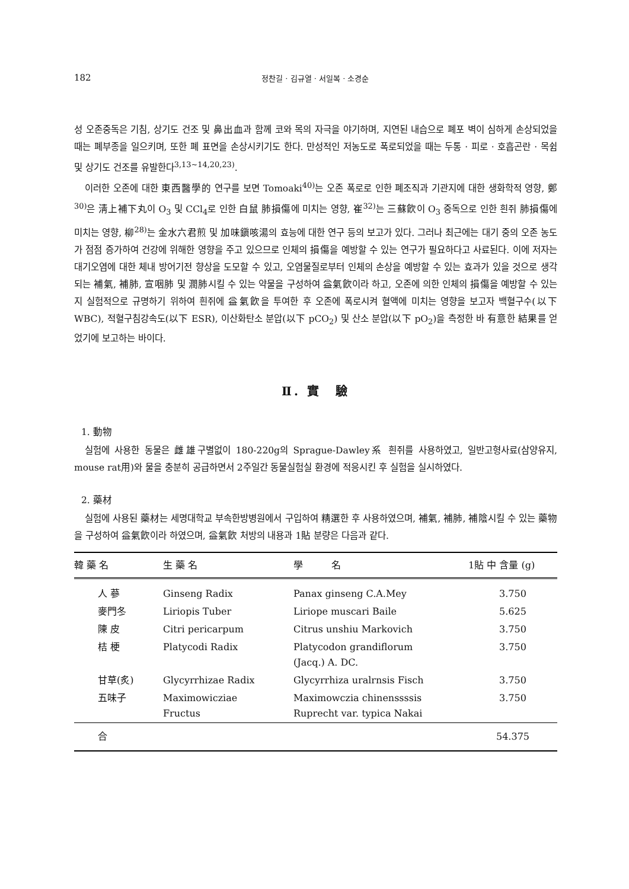182 정찬길 · 김규열 · 서일복 · 소경순
성 오존중독은 기침, 상기도 건조 및 鼻出血과 함께 코와 목의 자극을 야기하며, 지연된 내습으로 폐포 벽이 심하게 손상되었을 때는 폐부종을 일으키며, 또한 폐 표면을 손상시키기도 한다. 만성적인 저농도로 폭로되었을 때는 두통 · 피로 · 호흡곤란 · 목쉼 및 상기도 건조를 유발한다<sup>3,13~14,20,23)</sup>.
이러한 오존에 대한 東西醫學的 연구를 보면 Tomoaki<sup>40)</sup>는 오존 폭로로 인한 폐조직과 기관지에 대한 생화학적 영향, 鄭<sup>30)</sup>은 淸上補下丸이 O<sub>3</sub> 및 CCl<sub>4</sub>로 인한 白鼠 肺損傷에 미치는 영향, 崔<sup>32)</sup>는 三蘇飮이 O<sub>3</sub> 중독으로 인한 흰쥐 肺損傷에 미치는 영향, 柳<sup>28)</sup>는 金水六君煎 및 加味鎭咳湯의 효능에 대한 연구 등의 보고가 있다. 그러나 최근에는 대기 중의 오존 농도가 점점 증가하여 건강에 위해한 영향을 주고 있으므로 인체의 損傷을 예방할 수 있는 연구가 필요하다고 사료된다. 이에 저자는 대기오염에 대한 체내 방어기전 향상을 도모할 수 있고, 오염물질로부터 인체의 손상을 예방할 수 있는 효과가 있을 것으로 생각되는 補氣, 補肺, 宣咽肺 및 潤肺시킬 수 있는 약물을 구성하여 益氣飮이라 하고, 오존에 의한 인체의 損傷을 예방할 수 있는지 실험적으로 규명하기 위하여 흰쥐에 益氣飮을 투여한 후 오존에 폭로시켜 혈액에 미치는 영향을 보고자 백혈구수(以下 WBC), 적혈구침강속도(以下 ESR), 이산화탄소 분압(以下 pCO<sub>2</sub>) 및 산소 분압(以下 pO<sub>2</sub>)을 측정한 바 有意한 結果를 얻었기에 보고하는 바이다.
Ⅱ. 實　驗
1. 動物
실험에 사용한 동물은 雌雄구별없이 180-220g의 Sprague-Dawley系 흰쥐를 사용하였고, 일반고형사료(삼양유지, mouse rat用)와 물을 충분히 공급하면서 2주일간 동물실험실 환경에 적응시킨 후 실험을 실시하였다.
2. 藥材
실험에 사용된 藥材는 세명대학교 부속한방병원에서 구입하여 精選한 후 사용하였으며, 補氣, 補肺, 補陰시킬 수 있는 藥物을 구성하여 益氣飮이라 하였으며, 益氣飮 처방의 내용과 1貼 분량은 다음과 같다.
| 韓 藥 名 | 生 藥 名 | 學 名 | 1貼 中 含量 (g) |
| --- | --- | --- | --- |
| 人 蔘 | Ginseng Radix | Panax ginseng C.A.Mey | 3.750 |
| 麥門冬 | Liriopis Tuber | Liriope muscari Baile | 5.625 |
| 陳 皮 | Citri pericarpum | Citrus unshiu Markovich | 3.750 |
| 桔 梗 | Platycodi Radix | Platycodon grandiflorum (Jacq.) A. DC. | 3.750 |
| 甘草(炙) | Glycyrrhizae Radix | Glycyrrhiza uralrnsis Fisch | 3.750 |
| 五味子 | Maximowicziae Fructus | Maximowczia chinenssssis Ruprecht var. typica Nakai | 3.750 |
| 合 | | | 54.375 |